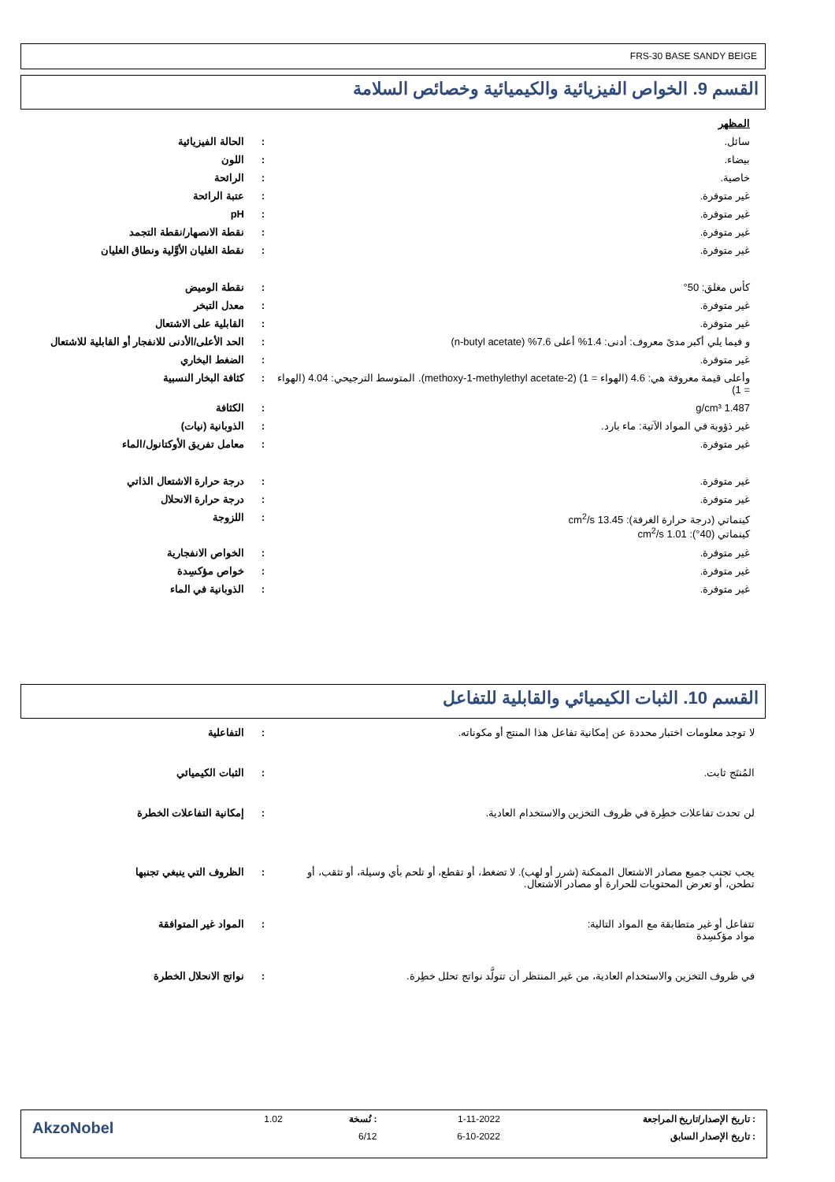FRS-30 BASE SANDY BEIGE
القسم 9. الخواص الفيزيائية والكيميائية وخصائص السلامة
| المظهر | | |
| سائل. | : | الحالة الفيزيائية |
| بيضاء. | : | اللون |
| خاصية. | : | الرائحة |
| غير متوفرة. | : | عتبة الرائحة |
| غير متوفرة. | : | pH |
| غير متوفرة. | : | نقطة الانصهار/نقطة التجمد |
| غير متوفرة. | : | نقطة الغليان الأوَّلية ونطاق الغليان |
| كأس مغلق: 50° | : | نقطة الوميض |
| غير متوفرة. | : | معدل التبخر |
| غير متوفرة. | : | القابلية على الاشتعال |
| و فيما يلي أكبر مدىً معروف: أدنى: 1.4% أعلى 7.6% (n-butyl acetate) | : | الحد الأعلى/الأدنى للانفجار أو القابلية للاشتعال |
| غير متوفرة. | : | الضغط البخاري |
| وأعلى قيمة معروفة هي: 4.6 (الهواء = 1) (2-methoxy-1-methylethyl acetate). المتوسط الترجيحي: 4.04 (الهواء = 1) | : | كثافة البخار النسبية |
| 1.487 g/cm³ | : | الكثافة |
| غير ذؤوبة في المواد الآتية: ماء بارد. | : | الذوبانية (نيات) |
| غير متوفرة. | : | معامل تفريق الأوكتانول/الماء |
| غير متوفرة. | : | درجة حرارة الاشتعال الذاتي |
| غير متوفرة. | : | درجة حرارة الانحلال |
| كينماتي (درجة حرارة الغرفة): 13.45 cm<sup>2</sup>/s كينماتي (40°): 1.01 cm<sup>2</sup>/s | : | اللزوجة |
| غير متوفرة. | : | الخواص الانفجارية |
| غير متوفرة. | : | خواص مؤكسِدة |
| غير متوفرة. | : | الذوبانية في الماء |
القسم 10. الثبات الكيميائي والقابلية للتفاعل
| لا توجد معلومات اختبار محددة عن إمكانية تفاعل هذا المنتج أو مكوناته. | : | التفاعلية |
| المُنتَج ثابت. | : | الثبات الكيميائي |
| لن تحدث تفاعلات خطِرة في ظروف التخزين والاستخدام العادية. | : | إمكانية التفاعلات الخطرة |
| يجب تجنب جميع مصادر الاشتعال الممكنة (شرر أو لهب). لا تضغط، أو تقطع، أو تلحم بأي وسيلة، أو تثقب، أو تطحن، أو تعرض المحتويات للحرارة أو مصادر الاشتعال. | : | الظروف التي ينبغي تجنبها |
| تتفاعل أو غير متطابقة مع المواد التالية: مواد مؤكسِدة | : | المواد غير المتوافقة |
| في ظروف التخزين والاستخدام العادية، من غير المنتظر أن تتولَّد نواتج تحلل خطِرة. | : | نواتج الانحلال الخطرة |
| : تاريخ الإصدار/تاريخ المراجعة | 1-11-2022 | : نُسخة | 1.02 | AkzoNobel |
| : تاريخ الإصدار السابق | 6-10-2022 | 6/12 | | |